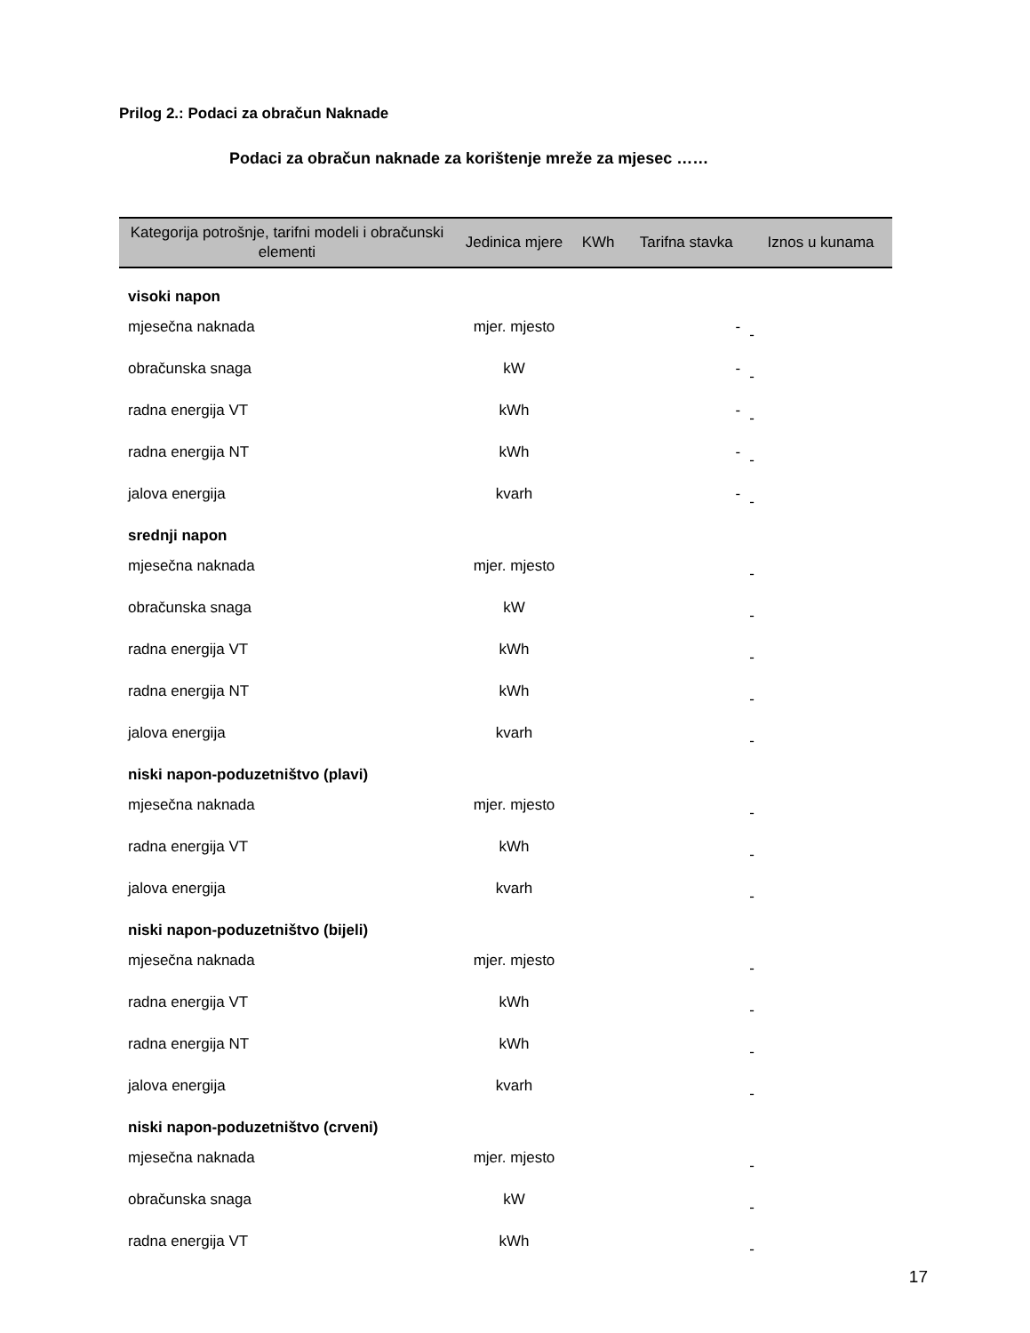Prilog 2.: Podaci za obračun Naknade
Podaci za obračun naknade za korištenje mreže za mjesec ……
| Kategorija potrošnje, tarifni modeli i obračunski elementi | Jedinica mjere | KWh | Tarifna stavka | Iznos u kunama |
| --- | --- | --- | --- | --- |
| visoki napon | | | | |
| mjesečna naknada | mjer. mjesto | | - | - |
| obračunska snaga | kW | | - | - |
| radna energija VT | kWh | | - | - |
| radna energija NT | kWh | | - | - |
| jalova energija | kvarh | | - | - |
| srednji napon | | | | |
| mjesečna naknada | mjer. mjesto | | | - |
| obračunska snaga | kW | | | - |
| radna energija VT | kWh | | | - |
| radna energija NT | kWh | | | - |
| jalova energija | kvarh | | | - |
| niski napon-poduzetništvo (plavi) | | | | |
| mjesečna naknada | mjer. mjesto | | | - |
| radna energija VT | kWh | | | - |
| jalova energija | kvarh | | | - |
| niski napon-poduzetništvo (bijeli) | | | | |
| mjesečna naknada | mjer. mjesto | | | - |
| radna energija VT | kWh | | | - |
| radna energija NT | kWh | | | - |
| jalova energija | kvarh | | | - |
| niski napon-poduzetništvo (crveni) | | | | |
| mjesečna naknada | mjer. mjesto | | | - |
| obračunska snaga | kW | | | - |
| radna energija VT | kWh | | | - |
17